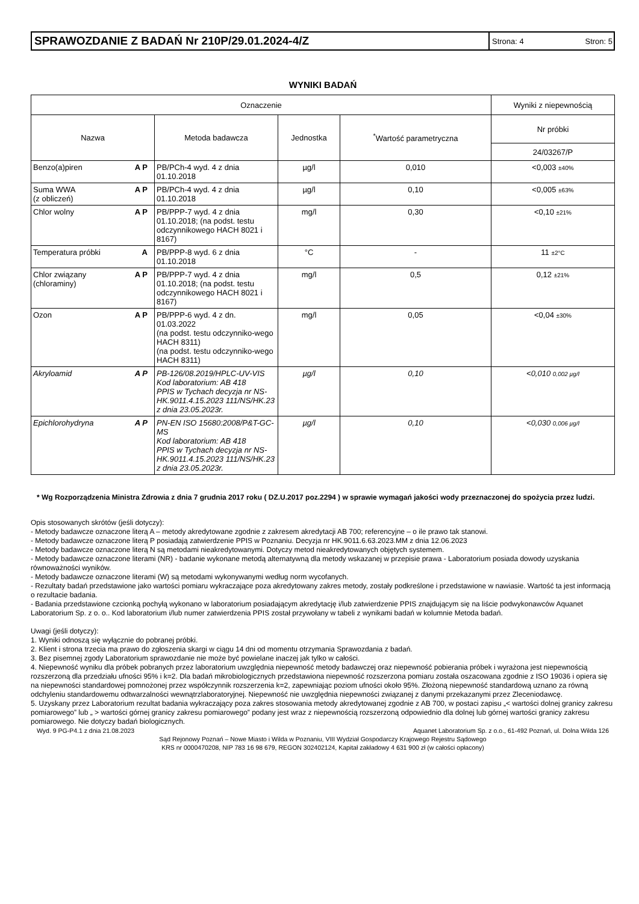SPRAWOZDANIE Z BADAŃ Nr 210P/29.01.2024-4/Z
Strona: 4 Stron: 5
WYNIKI BADAŃ
| Oznaczenie | | | | Wyniki z niepewnością |
| --- | --- | --- | --- | --- |
| Nazwa | Metoda badawcza | Jednostka | <sup>*</sup> Wartość parametryczna | Nr próbki |
| | | | | 24/03267/P |
| Benzo(a)piren A P | PB/PCh-4 wyd. 4 z dnia 01.10.2018 | µg/l | 0,010 | <0,003 ±40% |
| Suma WWA (z obliczeń) A P | PB/PCh-4 wyd. 4 z dnia 01.10.2018 | µg/l | 0,10 | <0,005 ±63% |
| Chlor wolny A P | PB/PPP-7 wyd. 4 z dnia 01.10.2018; (na podst. testu odczynnikowego HACH 8021 i 8167) | mg/l | 0,30 | <0,10 ±21% |
| Temperatura próbki A | PB/PPP-8 wyd. 6 z dnia 01.10.2018 | °C | - | 11 ±2°C |
| Chlor związany (chloraminy) A P | PB/PPP-7 wyd. 4 z dnia 01.10.2018; (na podst. testu odczynnikowego HACH 8021 i 8167) | mg/l | 0,5 | 0,12 ±21% |
| Ozon A P | PB/PPP-6 wyd. 4 z dn. 01.03.2022 (na podst. testu odczynniko-wego HACH 8311) (na podst. testu odczynniko-wego HACH 8311) | mg/l | 0,05 | <0,04 ±30% |
| Akryloamid A P | PB-126/08.2019/HPLC-UV-VIS Kod laboratorium: AB 418 PPIS w Tychach decyzja nr NS-HK.9011.4.15.2023 111/NS/HK.23 z dnia 23.05.2023r. | µg/l | 0,10 | <0,010 0,002 µg/l |
| Epichlorohydryna A P | PN-EN ISO 15680:2008/P&T-GC-MS Kod laboratorium: AB 418 PPIS w Tychach decyzja nr NS-HK.9011.4.15.2023 111/NS/HK.23 z dnia 23.05.2023r. | µg/l | 0,10 | <0,030 0,006 µg/l |
* Wg Rozporządzenia Ministra Zdrowia z dnia 7 grudnia 2017 roku ( DZ.U.2017 poz.2294 ) w sprawie wymagań jakości wody przeznaczonej do spożycia przez ludzi.
Opis stosowanych skrótów (jeśli dotyczy):
- Metody badawcze oznaczone literą A – metody akredytowane zgodnie z zakresem akredytacji AB 700; referencyjne – o ile prawo tak stanowi.
- Metody badawcze oznaczone literą P posiadają zatwierdzenie PPIS w Poznaniu. Decyzja nr HK.9011.6.63.2023.MM z dnia 12.06.2023
- Metody badawcze oznaczone literą N są metodami nieakredytowanymi. Dotyczy metod nieakredytowanych objętych systemem.
- Metody badawcze oznaczone literami (NR) - badanie wykonane metodą alternatywną dla metody wskazanej w przepisie prawa - Laboratorium posiada dowody uzyskania równoważności wyników.
- Metody badawcze oznaczone literami (W) są metodami wykonywanymi według norm wycofanych.
- Rezultaty badań przedstawione jako wartości pomiaru wykraczające poza akredytowany zakres metody, zostały podkreślone i przedstawione w nawiasie. Wartość ta jest informacją o rezultacie badania.
- Badania przedstawione czcionką pochyłą wykonano w laboratorium posiadającym akredytację i/lub zatwierdzenie PPIS znajdującym się na liście podwykonawców Aquanet Laboratorium Sp. z o. o.. Kod laboratorium i/lub numer zatwierdzenia PPIS został przywołany w tabeli z wynikami badań w kolumnie Metoda badań.
Uwagi (jeśli dotyczy):
1. Wyniki odnoszą się wyłącznie do pobranej próbki.
2. Klient i strona trzecia ma prawo do zgłoszenia skargi w ciągu 14 dni od momentu otrzymania Sprawozdania z badań.
3. Bez pisemnej zgody Laboratorium sprawozdanie nie może być powielane inaczej jak tylko w całości.
4. Niepewność wyniku dla próbek pobranych przez laboratorium uwzględnia niepewność metody badawczej oraz niepewność pobierania próbek i wyrażona jest niepewnością rozszerzoną dla przedziału ufności 95% i k=2. Dla badań mikrobiologicznych przedstawiona niepewność rozszerzona pomiaru została oszacowana zgodnie z ISO 19036 i opiera się na niepewności standardowej pomnożonej przez współczynnik rozszerzenia k=2, zapewniając poziom ufności około 95%. Złożoną niepewność standardową uznano za równą odchyleniu standardowemu odtwarzalności wewnątrzlaboratoryjnej. Niepewność nie uwzględnia niepewności związanej z danymi przekazanymi przez Zleceniodawcę.
5. Uzyskany przez Laboratorium rezultat badania wykraczający poza zakres stosowania metody akredytowanej zgodnie z AB 700, w postaci zapisu „< wartości dolnej granicy zakresu pomiarowego” lub „ > wartości górnej granicy zakresu pomiarowego” podany jest wraz z niepewnością rozszerzoną odpowiednio dla dolnej lub górnej wartości granicy zakresu pomiarowego. Nie dotyczy badań biologicznych.
Wyd. 9 PG-P4.1 z dnia 21.08.2023 Aquanet Laboratorium Sp. z o.o., 61-492 Poznań, ul. Dolna Wilda 126
Sąd Rejonowy Poznań – Nowe Miasto i Wilda w Poznaniu, VIII Wydział Gospodarczy Krajowego Rejestru Sądowego
KRS nr 0000470208, NIP 783 16 98 679, REGON 302402124, Kapitał zakładowy 4 631 900 zł (w całości opłacony)